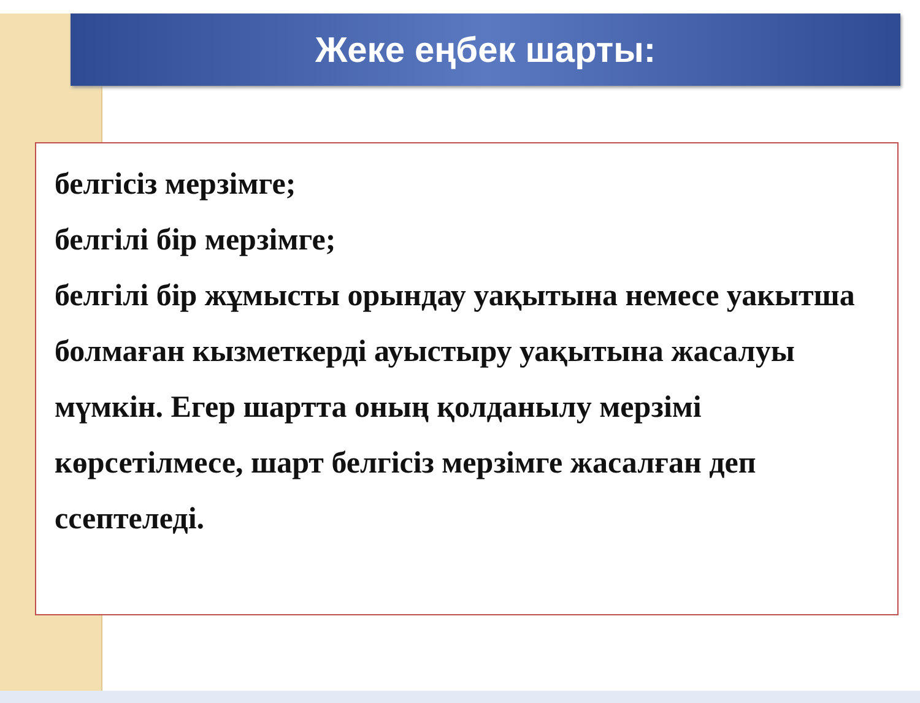Жеке еңбек шарты:
белгісіз мерзімге;
белгілі бір мерзімге;
белгілі бір жұмысты орындау уақытына немесе уакытша болмаған кызметкерді ауыстыру уақытына жасалуы мүмкін. Егер шартта оның қолданылу мерзімі көрсетілмесе, шарт белгісіз мерзімге жасалған деп ссептеледі.